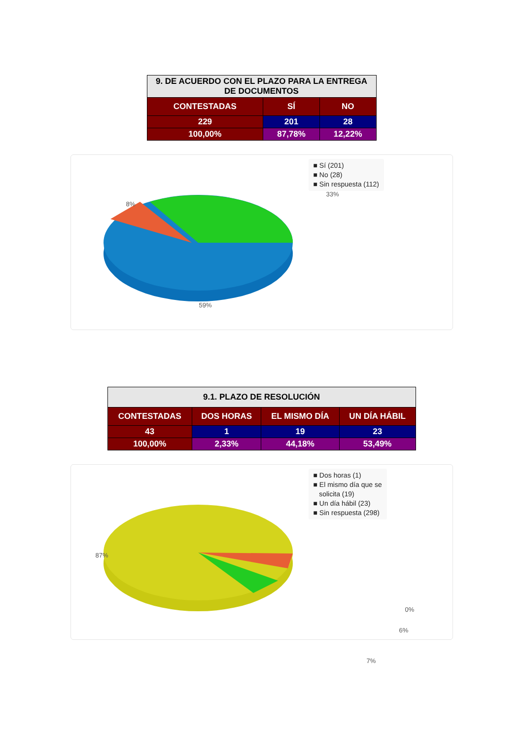| 9. DE ACUERDO CON EL PLAZO PARA LA ENTREGA DE DOCUMENTOS | | |
| --- | --- | --- |
| CONTESTADAS | SÍ | NO |
| 229 | 201 | 28 |
| 100,00% | 87,78% | 12,22% |
■ Sí (201)
■ No (28)
■ Sin respuesta (112)
8%
33%
59%
| 9.1. PLAZO DE RESOLUCIÓN | | | |
| --- | --- | --- | --- |
| CONTESTADAS | DOS HORAS | EL MISMO DÍA | UN DÍA HÁBIL |
| 43 | 1 | 19 | 23 |
| 100,00% | 2,33% | 44,18% | 53,49% |
■ Dos horas (1)
■ El mismo día que se
solicita (19)
■ Un día hábil (23)
■ Sin respuesta (298)
87%
0%
6%
7%